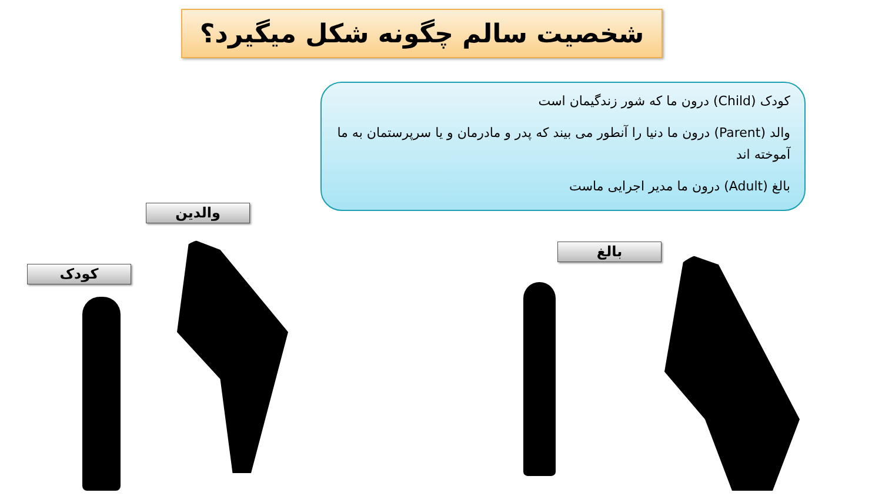شخصیت سالم چگونه شکل میگیرد؟
کودک (Child) درون ما که شور زندگیمان است
والد (Parent) درون ما دنیا را آنطور می بیند که پدر و مادرمان و یا سرپرستمان به ما آموخته اند
بالغ (Adult) درون ما مدیر اجرایی ماست
والدین
کودک
بالغ